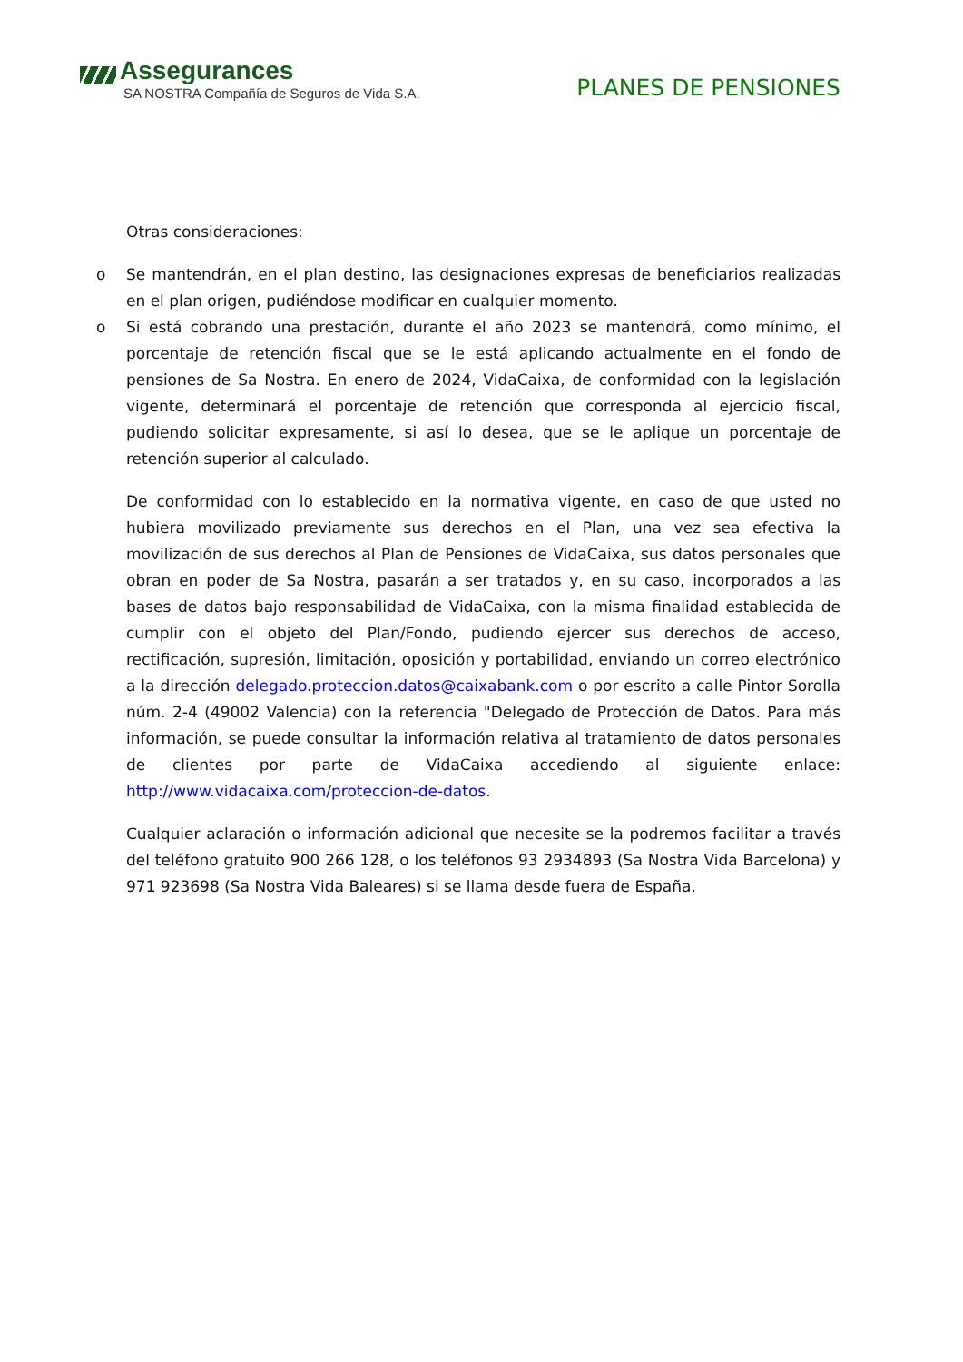Assegurances
SA NOSTRA Compañía de Seguros de Vida S.A.
PLANES DE PENSIONES
Otras consideraciones:
o Se mantendrán, en el plan destino, las designaciones expresas de beneficiarios realizadas en el plan origen, pudiéndose modificar en cualquier momento.
o Si está cobrando una prestación, durante el año 2023 se mantendrá, como mínimo, el porcentaje de retención fiscal que se le está aplicando actualmente en el fondo de pensiones de Sa Nostra. En enero de 2024, VidaCaixa, de conformidad con la legislación vigente, determinará el porcentaje de retención que corresponda al ejercicio fiscal, pudiendo solicitar expresamente, si así lo desea, que se le aplique un porcentaje de retención superior al calculado.
De conformidad con lo establecido en la normativa vigente, en caso de que usted no hubiera movilizado previamente sus derechos en el Plan, una vez sea efectiva la movilización de sus derechos al Plan de Pensiones de VidaCaixa, sus datos personales que obran en poder de Sa Nostra, pasarán a ser tratados y, en su caso, incorporados a las bases de datos bajo responsabilidad de VidaCaixa, con la misma finalidad establecida de cumplir con el objeto del Plan/Fondo, pudiendo ejercer sus derechos de acceso, rectificación, supresión, limitación, oposición y portabilidad, enviando un correo electrónico a la dirección delegado.proteccion.datos@caixabank.com o por escrito a calle Pintor Sorolla núm. 2-4 (49002 Valencia) con la referencia "Delegado de Protección de Datos. Para más información, se puede consultar la información relativa al tratamiento de datos personales de clientes por parte de VidaCaixa accediendo al siguiente enlace: http://www.vidacaixa.com/proteccion-de-datos.
Cualquier aclaración o información adicional que necesite se la podremos facilitar a través del teléfono gratuito 900 266 128, o los teléfonos 93 2934893 (Sa Nostra Vida Barcelona) y 971 923698 (Sa Nostra Vida Baleares) si se llama desde fuera de España.